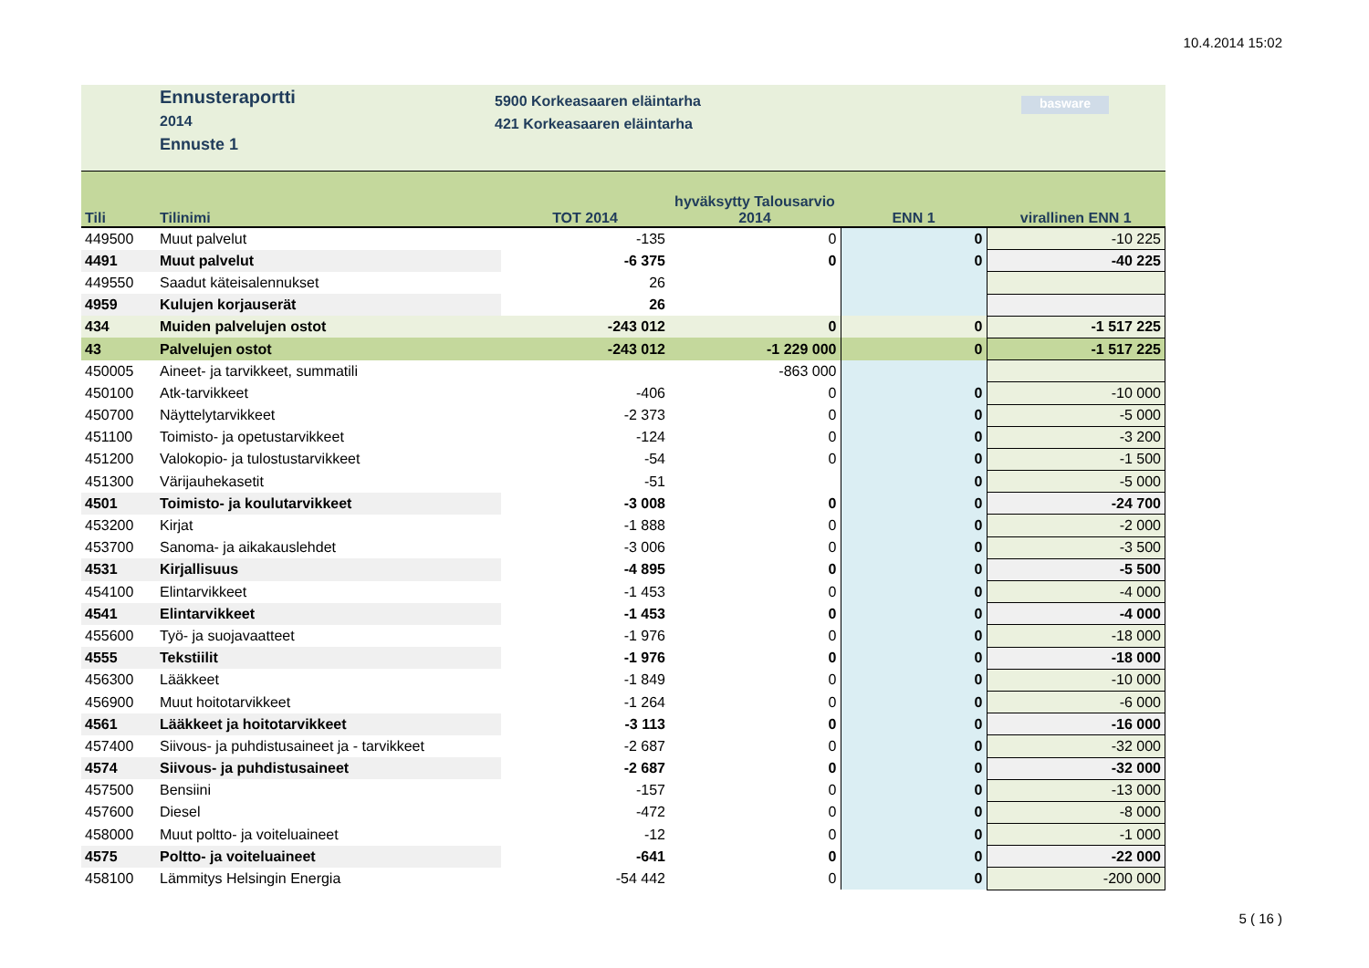10.4.2014 15:02
Ennusteraportti
2014
Ennuste 1
5900 Korkeasaaren eläintarha
421 Korkeasaaren eläintarha
basware
| Tili | Tilinimi | TOT 2014 | hyväksytty Talousarvio 2014 | ENN 1 | virallinen ENN 1 |
| --- | --- | --- | --- | --- | --- |
| 449500 | Muut palvelut | -135 | 0 | 0 | -10 225 |
| 4491 | Muut palvelut | -6 375 | 0 | 0 | -40 225 |
| 449550 | Saadut käteisalennukset | 26 | | | |
| 4959 | Kulujen korjauserät | 26 | | | |
| 434 | Muiden palvelujen ostot | -243 012 | 0 | 0 | -1 517 225 |
| 43 | Palvelujen ostot | -243 012 | -1 229 000 | 0 | -1 517 225 |
| 450005 | Aineet- ja tarvikkeet, summatili | | -863 000 | | |
| 450100 | Atk-tarvikkeet | -406 | 0 | 0 | -10 000 |
| 450700 | Näyttelytarvikkeet | -2 373 | 0 | 0 | -5 000 |
| 451100 | Toimisto- ja opetustarvikkeet | -124 | 0 | 0 | -3 200 |
| 451200 | Valokopio- ja tulostustarvikkeet | -54 | 0 | 0 | -1 500 |
| 451300 | Värijauhekasetit | -51 | | 0 | -5 000 |
| 4501 | Toimisto- ja koulutarvikkeet | -3 008 | 0 | 0 | -24 700 |
| 453200 | Kirjat | -1 888 | 0 | 0 | -2 000 |
| 453700 | Sanoma- ja aikakauslehdet | -3 006 | 0 | 0 | -3 500 |
| 4531 | Kirjallisuus | -4 895 | 0 | 0 | -5 500 |
| 454100 | Elintarvikkeet | -1 453 | 0 | 0 | -4 000 |
| 4541 | Elintarvikkeet | -1 453 | 0 | 0 | -4 000 |
| 455600 | Työ- ja suojavaatteet | -1 976 | 0 | 0 | -18 000 |
| 4555 | Tekstiilit | -1 976 | 0 | 0 | -18 000 |
| 456300 | Lääkkeet | -1 849 | 0 | 0 | -10 000 |
| 456900 | Muut hoitotarvikkeet | -1 264 | 0 | 0 | -6 000 |
| 4561 | Lääkkeet ja hoitotarvikkeet | -3 113 | 0 | 0 | -16 000 |
| 457400 | Siivous- ja puhdistusaineet ja - tarvikkeet | -2 687 | 0 | 0 | -32 000 |
| 4574 | Siivous- ja puhdistusaineet | -2 687 | 0 | 0 | -32 000 |
| 457500 | Bensiini | -157 | 0 | 0 | -13 000 |
| 457600 | Diesel | -472 | 0 | 0 | -8 000 |
| 458000 | Muut poltto- ja voiteluaineet | -12 | 0 | 0 | -1 000 |
| 4575 | Poltto- ja voiteluaineet | -641 | 0 | 0 | -22 000 |
| 458100 | Lämmitys Helsingin Energia | -54 442 | 0 | 0 | -200 000 |
5 ( 16 )